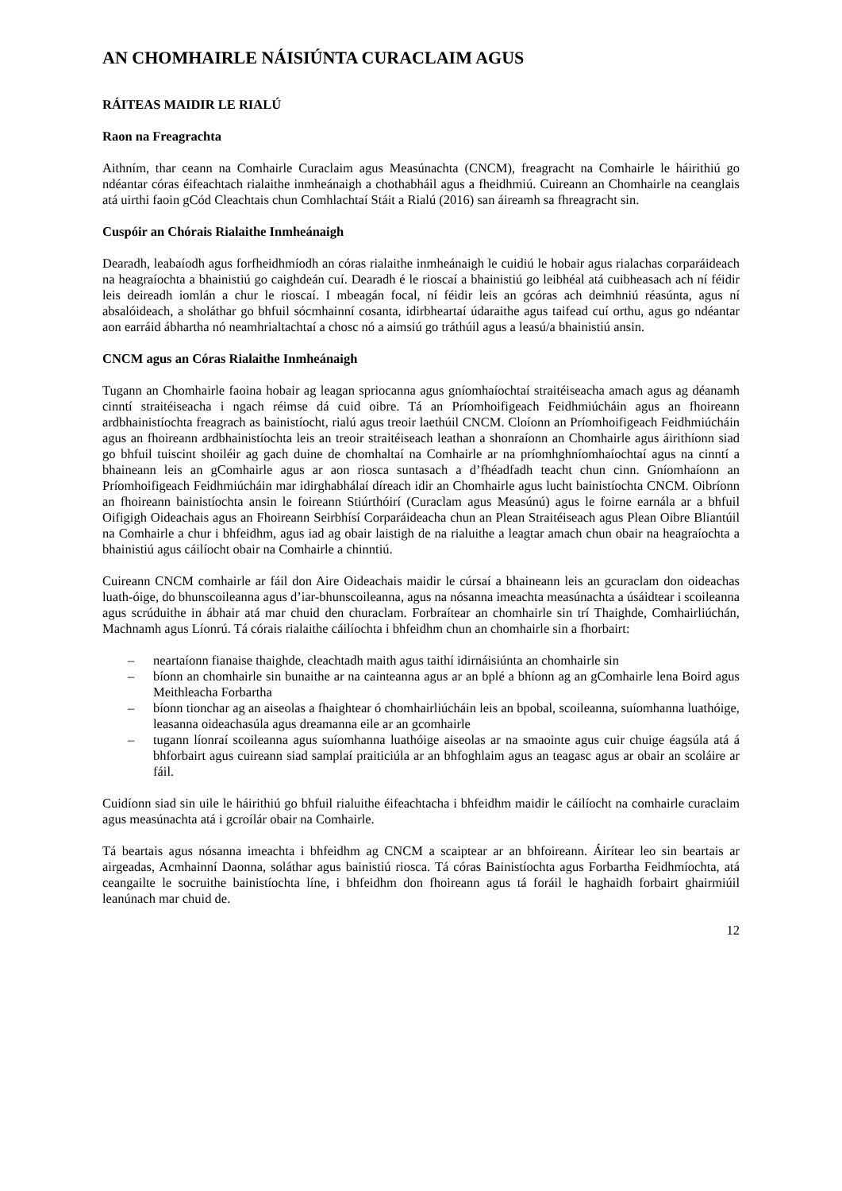AN CHOMHAIRLE NÁISIÚNTA CURACLAIM AGUS
RÁITEAS MAIDIR LE RIALÚ
Raon na Freagrachta
Aithním, thar ceann na Comhairle Curaclaim agus Measúnachta (CNCM), freagracht na Comhairle le háirithiú go ndéantar córas éifeachtach rialaithe inmheánaigh a chothabháil agus a fheidhmiú. Cuireann an Chomhairle na ceanglais atá uirthi faoin gCód Cleachtais chun Comhlachtaí Stáit a Rialú (2016) san áireamh sa fhreagracht sin.
Cuspóir an Chórais Rialaithe Inmheánaigh
Dearadh, leabaíodh agus forfheidhmíodh an córas rialaithe inmheánaigh le cuidiú le hobair agus rialachas corparáideach na heagraíochta a bhainistiú go caighdeán cuí. Dearadh é le rioscaí a bhainistiú go leibhéal atá cuibheasach ach ní féidir leis deireadh iomlán a chur le rioscaí. I mbeagán focal, ní féidir leis an gcóras ach deimhniú réasúnta, agus ní absalóideach, a sholáthar go bhfuil sócmhainní cosanta, idirbheartaí údaraithe agus taifead cuí orthu, agus go ndéantar aon earráid ábhartha nó neamhrialtachtaí a chosc nó a aimsiú go tráthúil agus a leasú/a bhainistiú ansin.
CNCM agus an Córas Rialaithe Inmheánaigh
Tugann an Chomhairle faoina hobair ag leagan spriocanna agus gníomhaíochtaí straitéiseacha amach agus ag déanamh cinntí straitéiseacha i ngach réimse dá cuid oibre. Tá an Príomhoifigeach Feidhmiúcháin agus an fhoireann ardbhainistíochta freagrach as bainistíocht, rialú agus treoir laethúil CNCM. Cloíonn an Príomhoifigeach Feidhmiúcháin agus an fhoireann ardbhainistíochta leis an treoir straitéiseach leathan a shonraíonn an Chomhairle agus áirithíonn siad go bhfuil tuiscint shoiléir ag gach duine de chomhaltaí na Comhairle ar na príomhghníomhaíochtaí agus na cinntí a bhaineann leis an gComhairle agus ar aon riosca suntasach a d’fhéadfadh teacht chun cinn. Gníomhaíonn an Príomhoifigeach Feidhmiúcháin mar idirghabhálaí díreach idir an Chomhairle agus lucht bainistíochta CNCM. Oibríonn an fhoireann bainistíochta ansin le foireann Stiúrthóirí (Curaclam agus Measúnú) agus le foirne earnála ar a bhfuil Oifigigh Oideachais agus an Fhoireann Seirbhísí Corparáideacha chun an Plean Straitéiseach agus Plean Oibre Bliantúil na Comhairle a chur i bhfeidhm, agus iad ag obair laistigh de na rialuithe a leagtar amach chun obair na heagraíochta a bhainistiú agus cáilíocht obair na Comhairle a chinntiú.
Cuireann CNCM comhairle ar fáil don Aire Oideachais maidir le cúrsaí a bhaineann leis an gcuraclam don oideachas luath-óige, do bhunscoileanna agus d’iar-bhunscoileanna, agus na nósanna imeachta measúnachta a úsáidtear i scoileanna agus scrúduithe in ábhair atá mar chuid den churaclam. Forbraítear an chomhairle sin trí Thaighde, Comhairliúchán, Machnamh agus Líonrú. Tá córais rialaithe cáilíochta i bhfeidhm chun an chomhairle sin a fhorbairt:
– neartaíonn fianaise thaighde, cleachtadh maith agus taithí idirnáisiúnta an chomhairle sin
– bíonn an chomhairle sin bunaithe ar na cainteanna agus ar an bplé a bhíonn ag an gComhairle lena Boird agus Meithleacha Forbartha
– bíonn tionchar ag an aiseolas a fhaightear ó chomhairliúcháin leis an bpobal, scoileanna, suíomhanna luathóige, leasanna oideachasúla agus dreamanna eile ar an gcomhairle
– tugann líonraí scoileanna agus suíomhanna luathóige aiseolas ar na smaointe agus cuir chuige éagsúla atá á bhforbairt agus cuireann siad samplaí praiticiúla ar an bhfoghlaim agus an teagasc agus ar obair an scoláire ar fáil.
Cuidíonn siad sin uile le háirithiú go bhfuil rialuithe éifeachtacha i bhfeidhm maidir le cáilíocht na comhairle curaclaim agus measúnachta atá i gcroílár obair na Comhairle.
Tá beartais agus nósanna imeachta i bhfeidhm ag CNCM a scaiptear ar an bhfoireann. Áirítear leo sin beartais ar airgeadas, Acmhainní Daonna, soláthar agus bainistiú riosca. Tá córas Bainistíochta agus Forbartha Feidhmíochta, atá ceangailte le socruithe bainistíochta líne, i bhfeidhm don fhoireann agus tá foráil le haghaidh forbairt ghairmiúil leanúnach mar chuid de.
12